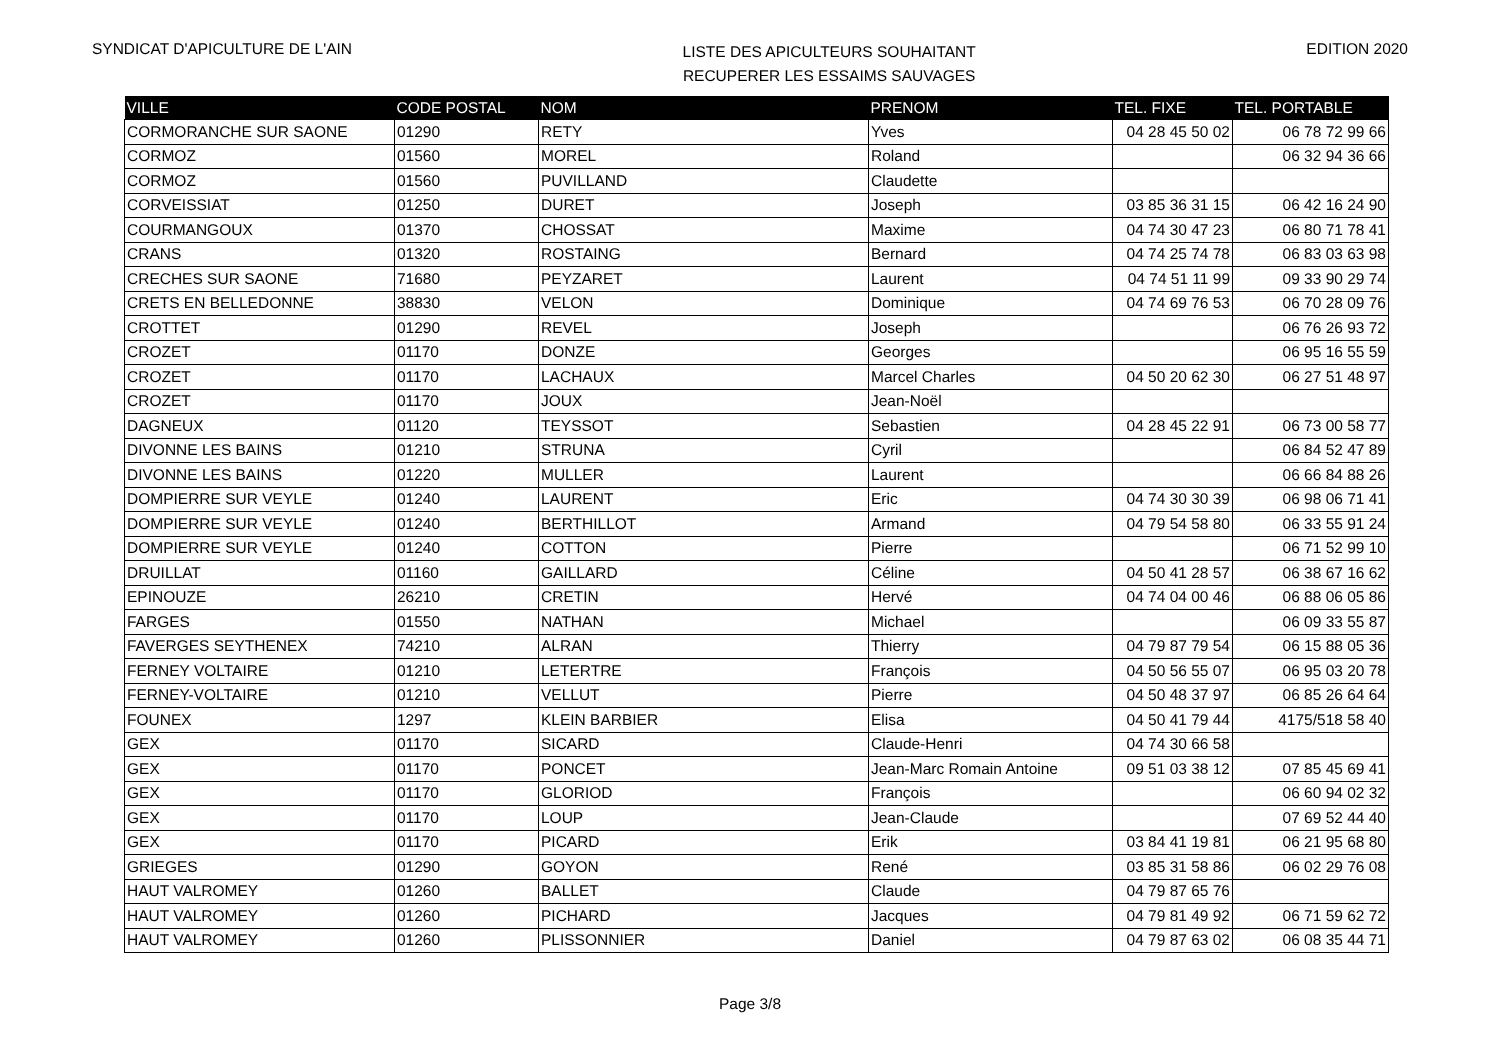SYNDICAT D'APICULTURE DE L'AIN
LISTE DES APICULTEURS SOUHAITANT
RECUPERER LES ESSAIMS SAUVAGES
EDITION 2020
| VILLE | CODE POSTAL | NOM | PRENOM | TEL. FIXE | TEL. PORTABLE |
| --- | --- | --- | --- | --- | --- |
| CORMORANCHE SUR SAONE | 01290 | RETY | Yves | 04 28 45 50 02 | 06 78 72 99 66 |
| CORMOZ | 01560 | MOREL | Roland | | 06 32 94 36 66 |
| CORMOZ | 01560 | PUVILLAND | Claudette | | |
| CORVEISSIAT | 01250 | DURET | Joseph | 03 85 36 31 15 | 06 42 16 24 90 |
| COURMANGOUX | 01370 | CHOSSAT | Maxime | 04 74 30 47 23 | 06 80 71 78 41 |
| CRANS | 01320 | ROSTAING | Bernard | 04 74 25 74 78 | 06 83 03 63 98 |
| CRECHES SUR SAONE | 71680 | PEYZARET | Laurent | 04 74 51 11 99 | 09 33 90 29 74 |
| CRETS EN BELLEDONNE | 38830 | VELON | Dominique | 04 74 69 76 53 | 06 70 28 09 76 |
| CROTTET | 01290 | REVEL | Joseph | | 06 76 26 93 72 |
| CROZET | 01170 | DONZE | Georges | | 06 95 16 55 59 |
| CROZET | 01170 | LACHAUX | Marcel Charles | 04 50 20 62 30 | 06 27 51 48 97 |
| CROZET | 01170 | JOUX | Jean-Noël | | |
| DAGNEUX | 01120 | TEYSSOT | Sebastien | 04 28 45 22 91 | 06 73 00 58 77 |
| DIVONNE LES BAINS | 01210 | STRUNA | Cyril | | 06 84 52 47 89 |
| DIVONNE LES BAINS | 01220 | MULLER | Laurent | | 06 66 84 88 26 |
| DOMPIERRE SUR VEYLE | 01240 | LAURENT | Eric | 04 74 30 30 39 | 06 98 06 71 41 |
| DOMPIERRE SUR VEYLE | 01240 | BERTHILLOT | Armand | 04 79 54 58 80 | 06 33 55 91 24 |
| DOMPIERRE SUR VEYLE | 01240 | COTTON | Pierre | | 06 71 52 99 10 |
| DRUILLAT | 01160 | GAILLARD | Céline | 04 50 41 28 57 | 06 38 67 16 62 |
| EPINOUZE | 26210 | CRETIN | Hervé | 04 74 04 00 46 | 06 88 06 05 86 |
| FARGES | 01550 | NATHAN | Michael | | 06 09 33 55 87 |
| FAVERGES SEYTHENEX | 74210 | ALRAN | Thierry | 04 79 87 79 54 | 06 15 88 05 36 |
| FERNEY VOLTAIRE | 01210 | LETERTRE | François | 04 50 56 55 07 | 06 95 03 20 78 |
| FERNEY-VOLTAIRE | 01210 | VELLUT | Pierre | 04 50 48 37 97 | 06 85 26 64 64 |
| FOUNEX | 1297 | KLEIN BARBIER | Elisa | 04 50 41 79 44 | 4175/518 58 40 |
| GEX | 01170 | SICARD | Claude-Henri | 04 74 30 66 58 | |
| GEX | 01170 | PONCET | Jean-Marc Romain Antoine | 09 51 03 38 12 | 07 85 45 69 41 |
| GEX | 01170 | GLORIOD | François | | 06 60 94 02 32 |
| GEX | 01170 | LOUP | Jean-Claude | | 07 69 52 44 40 |
| GEX | 01170 | PICARD | Erik | 03 84 41 19 81 | 06 21 95 68 80 |
| GRIEGES | 01290 | GOYON | René | 03 85 31 58 86 | 06 02 29 76 08 |
| HAUT VALROMEY | 01260 | BALLET | Claude | 04 79 87 65 76 | |
| HAUT VALROMEY | 01260 | PICHARD | Jacques | 04 79 81 49 92 | 06 71 59 62 72 |
| HAUT VALROMEY | 01260 | PLISSONNIER | Daniel | 04 79 87 63 02 | 06 08 35 44 71 |
Page 3/8